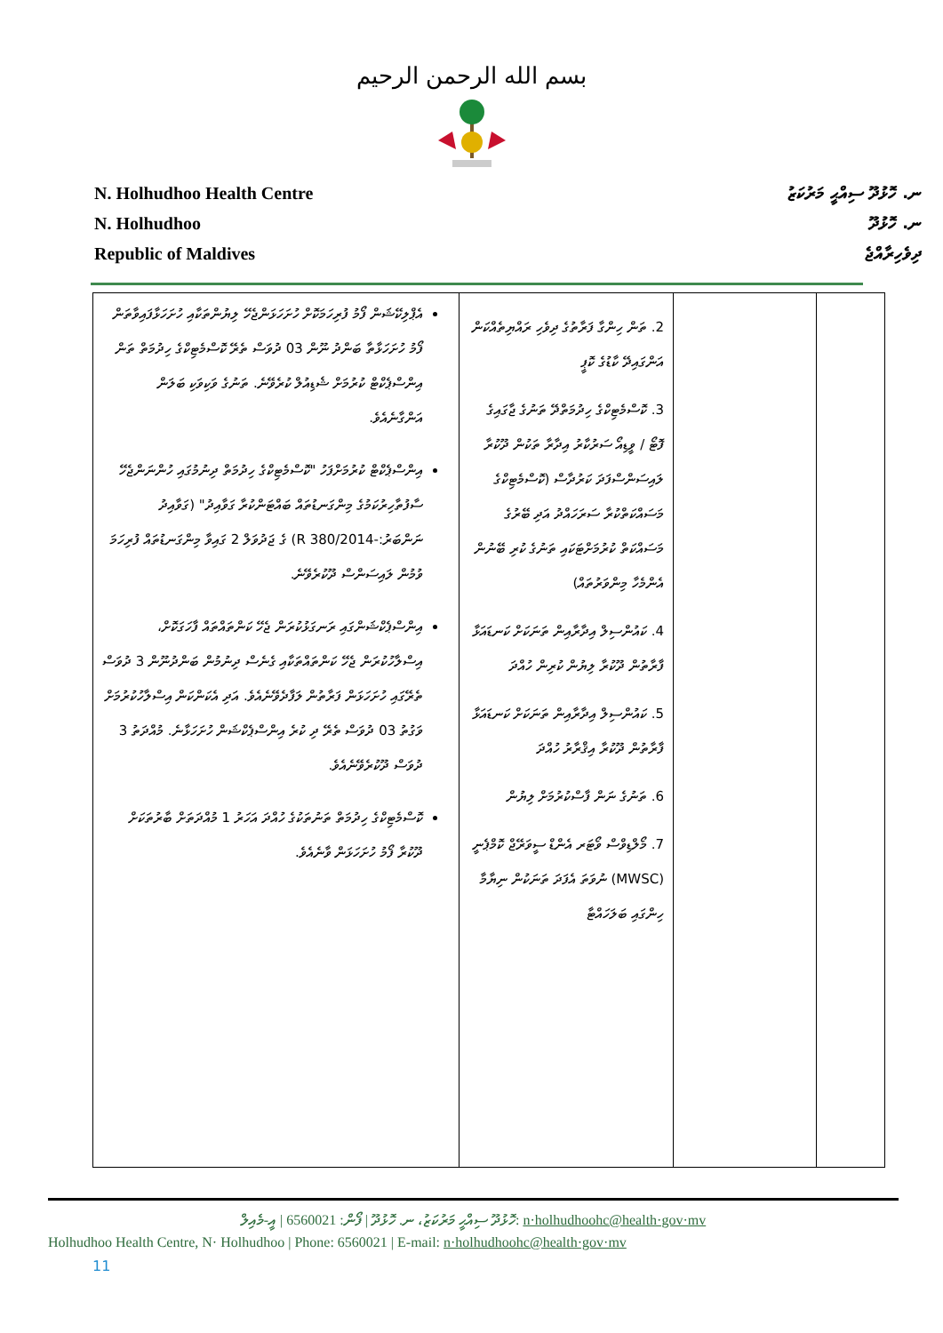بسم الله الرحمن الرحيم
N. Holhudhoo Health Centre
N. Holhudhoo
Republic of Maldives
ނ. ހޮޅުދޫ ސިއްޙީ މަރުކަޒު
ނ. ހޮޅުދޫ
ދިވެހިރާއްޖެ
| | | 2. ތަން ހިންގާ ފަރާތުގެ ދިވެހި ރައްޔިތެއްކަން އަންގައިދޭ ކާޑުގެ ކޮޕީ 3. ކޮސްމެޓިކްގެ ހިދުމަތްދޭ ތަނުގެ ޖާގައިގެ ފޮޓޯ / ވީޑިއޯ ސަރުކާރު އިދާރާ ތަކުން ދޫކުރާ ލައިސަންސްފަދަ ކަރުދާސް (ކޮސްމެޓިކްގެ މަސައްކަތްކުރާ ސަރަހައްދު އަދި ބޭރުގެ މަސައްކަތް ކުރުމަށްޓަކައި ތަނުގެ ކުރި ބޭނުން އެންމެހާ މިންވަރުތައް) 4. ކައުންސިލް އިދާރާއިން ތަނަކަށް ކަނޑައަޅާ ފާރާތުން ދޫކުރާ ލިޔުން ކުރިން ހުއްދަ 5. ކައުންސިލް އިދާރާއިން ތަނަކަށް ކަނޑައަޅާ ފާރާތުން ދޫކުރާ އިޤްރާރު ހުއްދަ 6. ތަނުގެ ނަން ފާސްކުރުމަށް ލިޔުން 7. މޯލްޑިވްސް ވޯޓަރ އެންޑް ސީވަރޭޖް ކޮމްޕެނީ (MWSC) ނުވަތަ އެފަދަ ތަނަކުން ނިޔާމާ ހިންގައި ބަލަހައްޓާ | އެޕްލިކޭޝަން ފޯމު ފުރިހަމަކޮށް ހުށަހަޅަންޖެހޭ ލިޔުންތަކާއި ހުށަހަޅާފައިވާތަން ފޯމު ހުށަހަޅާތާ ބަންދު ނޫން 03 ދުވަސް ތެރޭ ކޮސްމެޓިކްގެ ހިދުމަތް ތަން އިންސްޕެކްޓް ކުރުމަށް ޝެޑިއުލް ކުރެވޭނެ. ތަނުގެ ވަކިވަކި ބަލަން އަންގާނެއެވެ. އިންސްޕެކްޓް ކުރުމަށްފަހު "ކޮސްމެޓިކްގެ ހިދުމަތް ދިނުމުގައި ހުންނަންޖެހޭ ސާފުތާހިރުކަމުގެ މިންގަނޑުތައް ބައްޓަންކުރާ ގަވާއިދު" (ގަވާއިދު ނަންބަރު:-2014/R 380) ގެ ޖަދުވަލް 2 ގައިވާ މިންގަނޑުތައް ފުރިހަމަ ވުމުން ލައިސަންސް ދޫކުރެވޭނެ. އިންސްޕެކްޝަންގައި ރަނގަޅުކުރަން ޖެހޭ ކަންތައްތައް ފާހަގަކޮށް، އިސްލާހުކުރަން ޖެހޭ ކަންތައްތަކާއި ގެނެސް ދިނުމުން ބަންދުނޫން 3 ދުވަސް ތެރޭގައި ހުށަހަޅަން ފަރާތުން ލަފާދެވޭނެއެވެ. އަދި އެކަންކަން އިސްލާހުކުރުމަށް ވަގުތު 03 ދުވަސް ތެރޭ ދި ކުރެ އިންސްޕެކްޝަން ހުށަހަޅާނެ. މުއްދަތު 3 ދުވަސް ދޫކުރެވޭނެއެވެ. ކޮސްމެޓިކްގެ ހިދުމަތް ތަނުތަކުގެ ހުއްދަ އަހަރު 1 މުއްދަތަށް ބާރުތަކަށް ދޫކުރާ ފޯމު ހުށަހަޅަން ވާނެއެވެ. |
ހޮޅުދޫ ސިއްޙީ މަރުކަޒު، ނ. ހޮޅުދޫ | ފޯން: 6560021 | އީ-މެއިލް: n·holhudhoohc@health·gov·mv
Holhudhoo Health Centre, N· Holhudhoo | Phone: 6560021 | E-mail: n·holhudhoohc@health·gov·mv
11